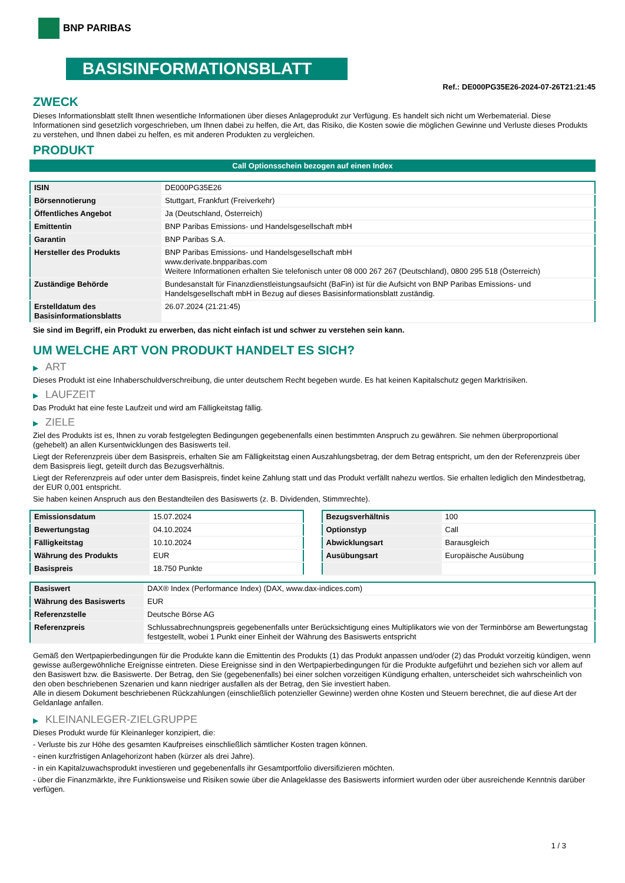BNP PARIBAS
BASISINFORMATIONSBLATT
Ref.: DE000PG35E26-2024-07-26T21:21:45
ZWECK
Dieses Informationsblatt stellt Ihnen wesentliche Informationen über dieses Anlageprodukt zur Verfügung. Es handelt sich nicht um Werbematerial. Diese Informationen sind gesetzlich vorgeschrieben, um Ihnen dabei zu helfen, die Art, das Risiko, die Kosten sowie die möglichen Gewinne und Verluste dieses Produkts zu verstehen, und Ihnen dabei zu helfen, es mit anderen Produkten zu vergleichen.
PRODUKT
Call Optionsschein bezogen auf einen Index
| ISIN | DE000PG35E26 |
| Börsennotierung | Stuttgart, Frankfurt (Freiverkehr) |
| Öffentliches Angebot | Ja (Deutschland, Österreich) |
| Emittentin | BNP Paribas Emissions- und Handelsgesellschaft mbH |
| Garantin | BNP Paribas S.A. |
| Hersteller des Produkts | BNP Paribas Emissions- und Handelsgesellschaft mbH www.derivate.bnpparibas.com Weitere Informationen erhalten Sie telefonisch unter 08 000 267 267 (Deutschland), 0800 295 518 (Österreich) |
| Zuständige Behörde | Bundesanstalt für Finanzdienstleistungsaufsicht (BaFin) ist für die Aufsicht von BNP Paribas Emissions- und Handelsgesellschaft mbH in Bezug auf dieses Basisinformationsblatt zuständig. |
| Erstelldatum des Basisinformationsblatts | 26.07.2024 (21:21:45) |
Sie sind im Begriff, ein Produkt zu erwerben, das nicht einfach ist und schwer zu verstehen sein kann.
UM WELCHE ART VON PRODUKT HANDELT ES SICH?
▶ ART
Dieses Produkt ist eine Inhaberschuldverschreibung, die unter deutschem Recht begeben wurde. Es hat keinen Kapitalschutz gegen Marktrisiken.
▶ LAUFZEIT
Das Produkt hat eine feste Laufzeit und wird am Fälligkeitstag fällig.
▶ ZIELE
Ziel des Produkts ist es, Ihnen zu vorab festgelegten Bedingungen gegebenenfalls einen bestimmten Anspruch zu gewähren. Sie nehmen überproportional (gehebelt) an allen Kursentwicklungen des Basiswerts teil.
Liegt der Referenzpreis über dem Basispreis, erhalten Sie am Fälligkeitstag einen Auszahlungsbetrag, der dem Betrag entspricht, um den der Referenzpreis über dem Basispreis liegt, geteilt durch das Bezugsverhältnis.
Liegt der Referenzpreis auf oder unter dem Basispreis, findet keine Zahlung statt und das Produkt verfällt nahezu wertlos. Sie erhalten lediglich den Mindestbetrag, der EUR 0,001 entspricht.
Sie haben keinen Anspruch aus den Bestandteilen des Basiswerts (z. B. Dividenden, Stimmrechte).
| Emissionsdatum | 15.07.2024 |
| Bewertungstag | 04.10.2024 |
| Fälligkeitstag | 10.10.2024 |
| Währung des Produkts | EUR |
| Basispreis | 18.750 Punkte |
| Bezugsverhältnis | 100 |
| Optionstyp | Call |
| Abwicklungsart | Barausgleich |
| Ausübungsart | Europäische Ausübung |
| Basiswert | DAX® Index (Performance Index) (DAX, www.dax-indices.com) |
| Währung des Basiswerts | EUR |
| Referenzstelle | Deutsche Börse AG |
| Referenzpreis | Schlussabrechnungspreis gegebenenfalls unter Berücksichtigung eines Multiplikators wie von der Terminbörse am Bewertungstag festgestellt, wobei 1 Punkt einer Einheit der Währung des Basiswerts entspricht |
Gemäß den Wertpapierbedingungen für die Produkte kann die Emittentin des Produkts (1) das Produkt anpassen und/oder (2) das Produkt vorzeitig kündigen, wenn gewisse außergewöhnliche Ereignisse eintreten. Diese Ereignisse sind in den Wertpapierbedingungen für die Produkte aufgeführt und beziehen sich vor allem auf den Basiswert bzw. die Basiswerte. Der Betrag, den Sie (gegebenenfalls) bei einer solchen vorzeitigen Kündigung erhalten, unterscheidet sich wahrscheinlich von den oben beschriebenen Szenarien und kann niedriger ausfallen als der Betrag, den Sie investiert haben.
Alle in diesem Dokument beschriebenen Rückzahlungen (einschließlich potenzieller Gewinne) werden ohne Kosten und Steuern berechnet, die auf diese Art der Geldanlage anfallen.
▶ KLEINANLEGER-ZIELGRUPPE
Dieses Produkt wurde für Kleinanleger konzipiert, die:
- Verluste bis zur Höhe des gesamten Kaufpreises einschließlich sämtlicher Kosten tragen können.
- einen kurzfristigen Anlagehorizont haben (kürzer als drei Jahre).
- in ein Kapitalzuwachsprodukt investieren und gegebenenfalls ihr Gesamtportfolio diversifizieren möchten.
- über die Finanzmärkte, ihre Funktionsweise und Risiken sowie über die Anlageklasse des Basiswerts informiert wurden oder über ausreichende Kenntnis darüber verfügen.
1 / 3